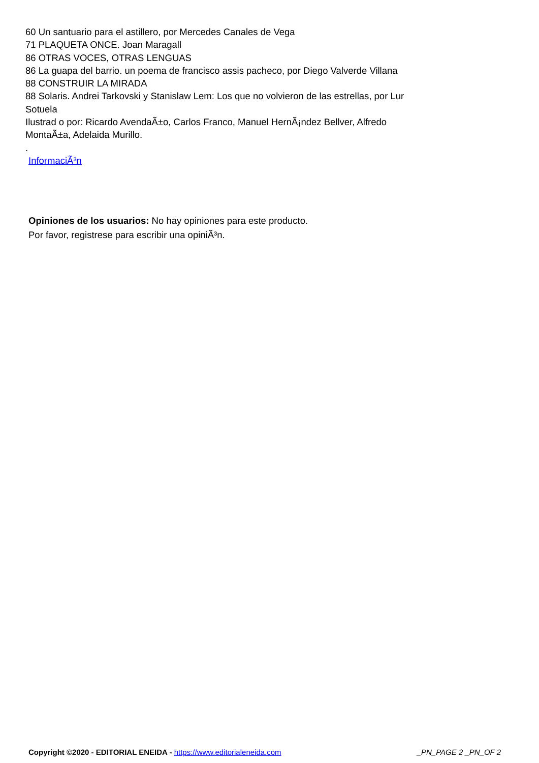60 Un santuario para el astillero, por Mercedes Canales de Vega
71 PLAQUETA ONCE. Joan Maragall
86 OTRAS VOCES, OTRAS LENGUAS
86 La guapa del barrio. un poema de francisco assis pacheco, por Diego Valverde Villana
88 CONSTRUIR LA MIRADA
88 Solaris. Andrei Tarkovski y Stanislaw Lem: Los que no volvieron de las estrellas, por Lur Sotuela
Ilustrad o por: Ricardo AvendaÃ±o, Carlos Franco, Manuel HernÃ¡ndez Bellver, Alfredo MontaÃ±a, Adelaida Murillo.
.
InformaciÃ³n
Opiniones de los usuarios: No hay opiniones para este producto.
Por favor, registrese para escribir una opiniÃ³n.
Copyright ©2020 - EDITORIAL ENEIDA - https://www.editorialeneida.com _PN_PAGE 2 _PN_OF 2